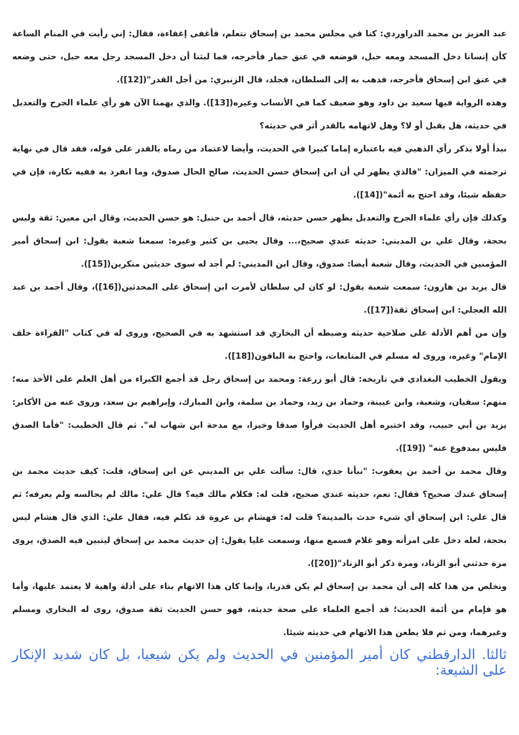عبد العزيز بن محمد الدراوردي: كنا في مجلس محمد بن إسحاق نتعلم، فأغفى إغفاءة، فقال: إني رأيت في المنام الساعة كأن إنسانا دخل المسجد ومعه حبل، فوضعه في عنق حمار فأخرجه، فما لبثنا أن دخل المسجد رجل معه حبل، حتى وضعه في عنق ابن إسحاق فأخرجه، فذهب به إلى السلطان، فجلد، قال الزنبري: من أجل القدر"([12]).
وهذه الرواية فيها سعيد بن داود وهو ضعيف كما في الأنساب وغيره([13]). والذي يهمنا الآن هو رأي علماء الجرح والتعديل في حديثه، هل يقبل أو لا؟ وهل لاتهامه بالقدر أثر في حديثه؟
نبدأ أولا بذكر رأي الذهبي فيه باعتباره إماما كبيرا في الحديث، وأيضا لاعتماد من رماه بالقدر على قوله، فقد قال في نهاية ترجمته في الميزان: "فالذي يظهر لي أن ابن إسحاق حسن الحديث، صالح الحال صدوق، وما انفرد به ففيه نكارة، فإن في حفظه شيئا، وقد احتج به أئمة"([14]).
وكذلك فإن رأي علماء الجرح والتعديل يظهر حسن حديثه، قال أحمد بن حنبل: هو حسن الحديث، وقال ابن معين: ثقة وليس بحجة، وقال علي بن المديني: حديثه عندي صحيح،... وقال يحيى بن كثير وغيره: سمعنا شعبة يقول: ابن إسحاق أمير المؤمنين في الحديث، وقال شعبة أيضا: صدوق، وقال ابن المديني: لم أجد له سوى حديثين منكرين([15]).
قال يزيد بن هارون: سمعت شعبة يقول: لو كان لي سلطان لأمرت ابن إسحاق على المحدثين([16])، وقال أحمد بن عبد الله العجلي: ابن إسحاق ثقة([17]).
وإن من أهم الأدلة على صلاحية حديثه وضبطه أن البخاري قد استشهد به في الصحيح، وروى له في كتاب "القراءة خلف الإمام" وغيره، وروى له مسلم في المتابعات، واحتج به الباقون([18]).
ويقول الخطيب البغدادي في تاريخه: قال أبو زرعة: ومحمد بن إسحاق رجل قد أجمع الكبراء من أهل العلم على الأخذ منه؛ منهم: سفيان، وشعبة، وابن عيينة، وحماد بن زيد، وحماد بن سلمة، وابن المبارك، وإبراهيم بن سعد، وروى عنه من الأكابر: يزيد بن أبي حبيب، وقد اختبره أهل الحديث فرأوا صدقا وخيرا، مع مدحة ابن شهاب له". ثم قال الخطيب: "فأما الصدق فليس بمدفوع عنه" ([19]).
وقال محمد بن أحمد بن يعقوب: "نبأنا جدي، قال: سألت علي بن المديني عن ابن إسحاق، قلت: كيف حديث محمد بن إسحاق عندك صحيح؟ فقال: نعم، حديثه عندي صحيح، قلت له: فكلام مالك فيه؟ قال علي: مالك لم يجالسه ولم يعرفه؛ ثم قال علي: ابن إسحاق أي شيء حدث بالمدينة؟ قلت له: فهشام بن عروة قد تكلم فيه، فقال علي: الذي قال هشام ليس بحجة، لعله دخل على امرأته وهو غلام فسمع منها، وسمعت عليا يقول: إن حديث محمد بن إسحاق ليتبين فيه الصدق، يروى مرة حدثني أبو الزناد، ومرة ذكر أبو الزناد"([20]).
ونخلص من هذا كله إلى أن محمد بن إسحاق لم يكن قدريا، وإنما كان هذا الاتهام بناء على أدلة واهية لا يعتمد عليها، وأما هو فإمام من أئمة الحديث؛ قد أجمع العلماء على صحة حديثه، فهو حسن الحديث ثقة صدوق، روى له البخاري ومسلم وغيرهما، ومن ثم فلا يطعن هذا الاتهام في حديثه شيئا.
ثالثا. الدارقطني كان أمير المؤمنين في الحديث ولم يكن شيعيا، بل كان شديد الإنكار على الشيعة: